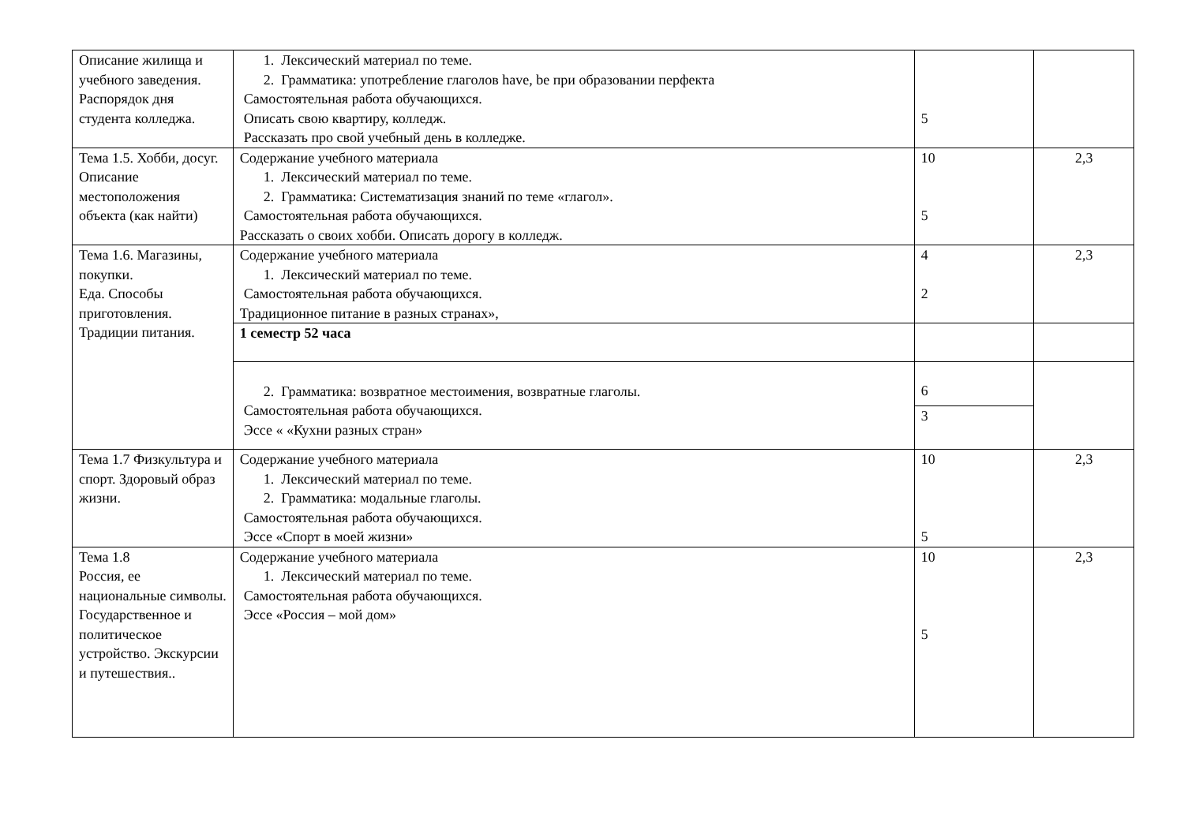| Описание жилища и учебного заведения. Распорядок дня студента колледжа. | 1. Лексический материал по теме. 2. Грамматика: употребление глаголов have, be при образовании перфекта Самостоятельная работа обучающихся. Описать свою квартиру, колледж. Рассказать про свой учебный день в колледже. | 5 | |
| Тема 1.5. Хобби, досуг. Описание местоположения объекта (как найти) | Содержание учебного материала 1. Лексический материал по теме. 2. Грамматика: Систематизация знаний по теме «глагол». Самостоятельная работа обучающихся. Рассказать о своих хобби. Описать дорогу в колледж. | 10 5 | 2,3 |
| Тема 1.6. Магазины, покупки. Еда. Способы приготовления. Традиции питания. | Содержание учебного материала 1. Лексический материал по теме. Самостоятельная работа обучающихся. Традиционное питание в разных странах», | 4 2 | 2,3 |
| | 1 семестр 52 часа | | |
| | 2. Грамматика: возвратное местоимения, возвратные глаголы. Самостоятельная работа обучающихся. Эссе « «Кухни разных стран» | 6 3 | |
| Тема 1.7 Физкультура и спорт. Здоровый образ жизни. | Содержание учебного материала 1. Лексический материал по теме. 2. Грамматика: модальные глаголы. Самостоятельная работа обучающихся. Эссе «Спорт в моей жизни» | 10 5 | 2,3 |
| Тема 1.8 Россия, ее национальные символы. Государственное и политическое устройство. Экскурсии и путешествия.. | Содержание учебного материала 1. Лексический материал по теме. Самостоятельная работа обучающихся. Эссе «Россия – мой дом» | 10 5 | 2,3 |